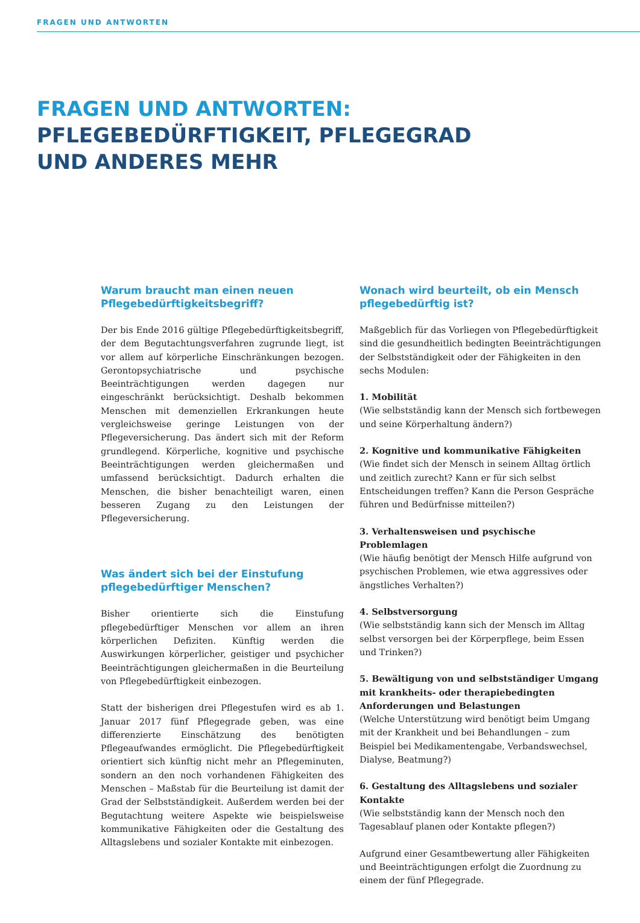FRAGEN UND ANTWORTEN
FRAGEN UND ANTWORTEN:
PFLEGEBEDÜRFTIGKEIT, PFLEGEGRAD
UND ANDERES MEHR
Warum braucht man einen neuen Pflegebedürftigkeitsbegriff?
Der bis Ende 2016 gültige Pflegebedürftigkeitsbegriff, der dem Begutachtungsverfahren zugrunde liegt, ist vor allem auf körperliche Einschränkungen bezogen. Gerontopsychiatrische und psychische Beeinträchtigungen werden dagegen nur eingeschränkt berücksichtigt. Deshalb bekommen Menschen mit demenziellen Erkrankungen heute vergleichsweise geringe Leistungen von der Pflegeversicherung. Das ändert sich mit der Reform grundlegend. Körperliche, kognitive und psychische Beeinträchtigungen werden gleichermaßen und umfassend berücksichtigt. Dadurch erhalten die Menschen, die bisher benachteiligt waren, einen besseren Zugang zu den Leistungen der Pflegeversicherung.
Was ändert sich bei der Einstufung pflegebedürftiger Menschen?
Bisher orientierte sich die Einstufung pflegebedürftiger Menschen vor allem an ihren körperlichen Defiziten. Künftig werden die Auswirkungen körperlicher, geistiger und psychicher Beeinträchtigungen gleichermaßen in die Beurteilung von Pflegebedürftigkeit einbezogen.
Statt der bisherigen drei Pflegestufen wird es ab 1. Januar 2017 fünf Pflegegrade geben, was eine differenzierte Einschätzung des benötigten Pflegeaufwandes ermöglicht. Die Pflegebedürftigkeit orientiert sich künftig nicht mehr an Pflegeminuten, sondern an den noch vorhandenen Fähigkeiten des Menschen – Maßstab für die Beurteilung ist damit der Grad der Selbstständigkeit. Außerdem werden bei der Begutachtung weitere Aspekte wie beispielsweise kommunikative Fähigkeiten oder die Gestaltung des Alltagslebens und sozialer Kontakte mit einbezogen.
Wonach wird beurteilt, ob ein Mensch pflegebedürftig ist?
Maßgeblich für das Vorliegen von Pflegebedürftigkeit sind die gesundheitlich bedingten Beeinträchtigungen der Selbstständigkeit oder der Fähigkeiten in den sechs Modulen:
1. Mobilität
(Wie selbstständig kann der Mensch sich fortbewegen und seine Körperhaltung ändern?)
2. Kognitive und kommunikative Fähigkeiten
(Wie findet sich der Mensch in seinem Alltag örtlich und zeitlich zurecht? Kann er für sich selbst Entscheidungen treffen? Kann die Person Gespräche führen und Bedürfnisse mitteilen?)
3. Verhaltensweisen und psychische Problemlagen
(Wie häufig benötigt der Mensch Hilfe aufgrund von psychischen Problemen, wie etwa aggressives oder ängstliches Verhalten?)
4. Selbstversorgung
(Wie selbstständig kann sich der Mensch im Alltag selbst versorgen bei der Körperpflege, beim Essen und Trinken?)
5. Bewältigung von und selbstständiger Umgang mit krankheits- oder therapiebedingten Anforderungen und Belastungen
(Welche Unterstützung wird benötigt beim Umgang mit der Krankheit und bei Behandlungen – zum Beispiel bei Medikamentengabe, Verbandswechsel, Dialyse, Beatmung?)
6. Gestaltung des Alltagslebens und sozialer Kontakte
(Wie selbstständig kann der Mensch noch den Tagesablauf planen oder Kontakte pflegen?)
Aufgrund einer Gesamtbewertung aller Fähigkeiten und Beeinträchtigungen erfolgt die Zuordnung zu einem der fünf Pflegegrade.